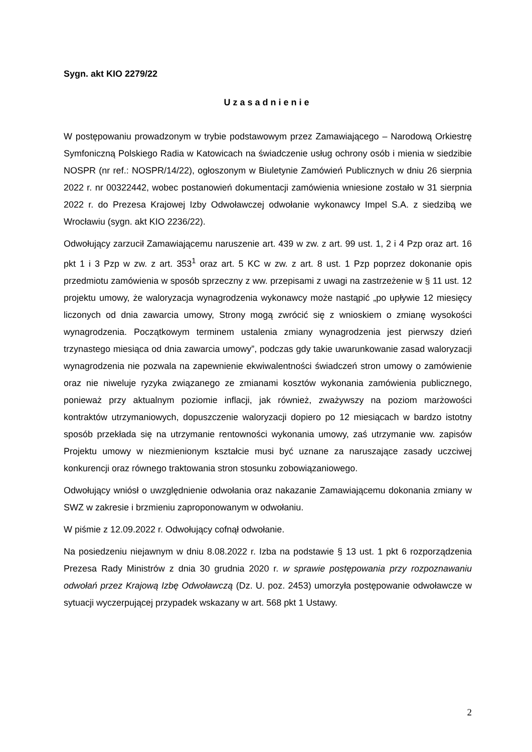Sygn. akt KIO 2279/22
Uzasadnienie
W postępowaniu prowadzonym w trybie podstawowym przez Zamawiającego – Narodową Orkiestrę Symfoniczną Polskiego Radia w Katowicach na świadczenie usług ochrony osób i mienia w siedzibie NOSPR (nr ref.: NOSPR/14/22), ogłoszonym w Biuletynie Zamówień Publicznych w dniu 26 sierpnia 2022 r. nr 00322442, wobec postanowień dokumentacji zamówienia wniesione zostało w 31 sierpnia 2022 r. do Prezesa Krajowej Izby Odwoławczej odwołanie wykonawcy Impel S.A. z siedzibą we Wrocławiu (sygn. akt KIO 2236/22).
Odwołujący zarzucił Zamawiającemu naruszenie art. 439 w zw. z art. 99 ust. 1, 2 i 4 Pzp oraz art. 16 pkt 1 i 3 Pzp w zw. z art. 353<sup>1</sup> oraz art. 5 KC w zw. z art. 8 ust. 1 Pzp poprzez dokonanie opis przedmiotu zamówienia w sposób sprzeczny z ww. przepisami z uwagi na zastrzeżenie w § 11 ust. 12 projektu umowy, że waloryzacja wynagrodzenia wykonawcy może nastąpić „po upływie 12 miesięcy liczonych od dnia zawarcia umowy, Strony mogą zwrócić się z wnioskiem o zmianę wysokości wynagrodzenia. Początkowym terminem ustalenia zmiany wynagrodzenia jest pierwszy dzień trzynastego miesiąca od dnia zawarcia umowy”, podczas gdy takie uwarunkowanie zasad waloryzacji wynagrodzenia nie pozwala na zapewnienie ekwiwalentności świadczeń stron umowy o zamówienie oraz nie niweluje ryzyka związanego ze zmianami kosztów wykonania zamówienia publicznego, ponieważ przy aktualnym poziomie inflacji, jak również, zważywszy na poziom marżowości kontraktów utrzymaniowych, dopuszczenie waloryzacji dopiero po 12 miesiącach w bardzo istotny sposób przekłada się na utrzymanie rentowności wykonania umowy, zaś utrzymanie ww. zapisów Projektu umowy w niezmienionym kształcie musi być uznane za naruszające zasady uczciwej konkurencji oraz równego traktowania stron stosunku zobowiązaniowego.
Odwołujący wniósł o uwzględnienie odwołania oraz nakazanie Zamawiającemu dokonania zmiany w SWZ w zakresie i brzmieniu zaproponowanym w odwołaniu.
W piśmie z 12.09.2022 r. Odwołujący cofnął odwołanie.
Na posiedzeniu niejawnym w dniu 8.08.2022 r. Izba na podstawie § 13 ust. 1 pkt 6 rozporządzenia Prezesa Rady Ministrów z dnia 30 grudnia 2020 r. w sprawie postępowania przy rozpoznawaniu odwołań przez Krajową Izbę Odwoławczą (Dz. U. poz. 2453) umorzyła postępowanie odwoławcze w sytuacji wyczerpującej przypadek wskazany w art. 568 pkt 1 Ustawy.
2